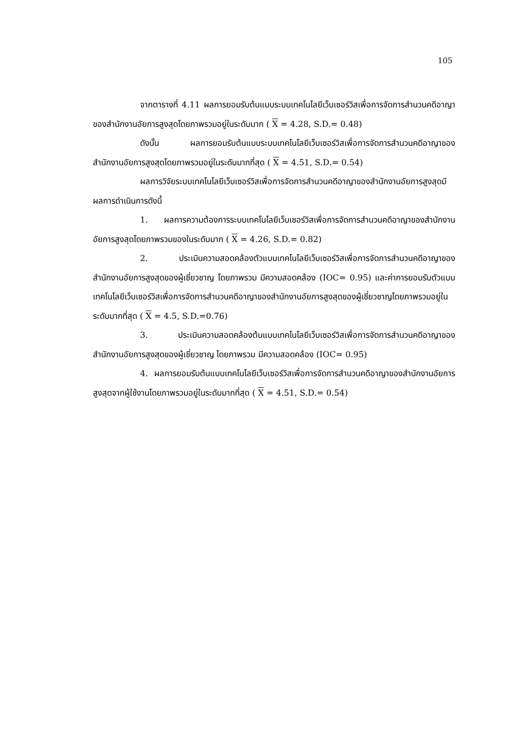105
จากตารางที่ 4.11 ผลการยอมรับต้นแบบระบบเทคโนโลยีเว็บเซอร์วิสเพื่อการจัดการสำนวนคดีอาญาของสำนักงานอัยการสูงสุดโดยภาพรวมอยู่ในระดับมาก ( X = 4.28, S.D.= 0.48)
ดังนั้น ผลการยอมรับต้นแบบระบบเทคโนโลยีเว็บเซอร์วิสเพื่อการจัดการสำนวนคดีอาญาของสำนักงานอัยการสูงสุดโดยภาพรวมอยู่ในระดับมากที่สุด ( X = 4.51, S.D.= 0.54)
ผลการวิจัยระบบเทคโนโลยีเว็บเซอร์วิสเพื่อการจัดการสำนวนคดีอาญาของสำนักงานอัยการสูงสุดมีผลการดำเนินการดังนี้
1. ผลการความต้องการระบบเทคโนโลยีเว็บเซอร์วิสเพื่อการจัดการสำนวนคดีอาญาของสำนักงานอัยการสูงสุดโดยภาพรวมของในระดับมาก ( X = 4.26, S.D.= 0.82)
2. ประเมินความสอดคล้องตัวแบบเทคโนโลยีเว็บเซอร์วิสเพื่อการจัดการสำนวนคดีอาญาของสำนักงานอัยการสูงสุดของผู้เชี่ยวชาญ โดยภาพรวม มีความสอดคล้อง (IOC= 0.95) และค่าการยอมรับตัวแบบเทคโนโลยีเว็บเซอร์วิสเพื่อการจัดการสำนวนคดีอาญาของสำนักงานอัยการสูงสุดของผู้เชี่ยวชาญโดยภาพรวมอยู่ในระดับมากที่สุด ( X = 4.5, S.D.=0.76)
3. ประเมินความสอดคล้องต้นแบบเทคโนโลยีเว็บเซอร์วิสเพื่อการจัดการสำนวนคดีอาญาของสำนักงานอัยการสูงสุดของผู้เชี่ยวชาญ โดยภาพรวม มีความสอดคล้อง (IOC= 0.95)
4. ผลการยอมรับต้นแบบเทคโนโลยีเว็บเซอร์วิสเพื่อการจัดการสำนวนคดีอาญาของสำนักงานอัยการสูงสุดจากผู้ใช้งานโดยภาพรวมอยู่ในระดับมากที่สุด ( X = 4.51, S.D.= 0.54)